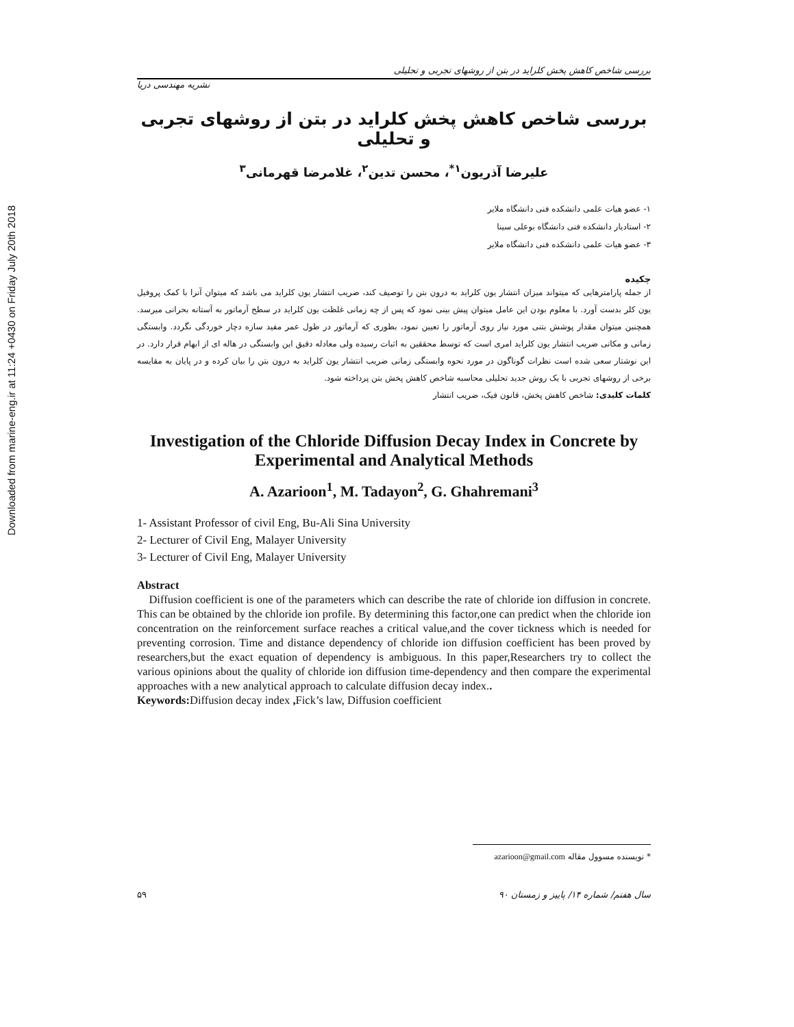Downloaded from marine-eng.ir at 11:24 +0430 on Friday July 20th 2018
بررسی شاخص کاهش پخش کلراید در بتن از روشهای تجربی و تحلیلی
نشریه مهندسی دریا
بررسی شاخص کاهش پخش کلراید در بتن از روشهای تجربی و تحلیلی
علیرضا آذریون<sup>۱*</sup>، محسن تدین<sup>۲</sup>، غلامرضا قهرمانی<sup>۳</sup>
۱- عضو هیات علمی دانشکده فنی دانشگاه ملایر
۲- استادیار دانشکده فنی دانشگاه بوعلی سینا
۳- عضو هیات علمی دانشکده فنی دانشگاه ملایر
چکیده
از جمله پارامترهایی که میتواند میزان انتشار یون کلراید به درون بتن را توصیف کند، ضریب انتشار یون کلراید می باشد که میتوان آنرا با کمک پروفیل یون کلر بدست آورد. با معلوم بودن این عامل میتوان پیش بینی نمود که پس از چه زمانی غلظت یون کلراید در سطح آرماتور به آستانه بحرانی میرسد. همچنین میتوان مقدار پوشش بتنی مورد نیاز روی آرماتور را تعیین نمود، بطوری که آرماتور در طول عمر مفید سازه دچار خوردگی نگردد. وابستگی زمانی و مکانی ضریب انتشار یون کلراید امری است که توسط محققین به اثبات رسیده ولی معادله دقیق این وابستگی در هاله ای از ابهام قرار دارد. در این نوشتار سعی شده است نظرات گوناگون در مورد نحوه وابستگی زمانی ضریب انتشار یون کلراید به درون بتن را بیان کرده و در پایان به مقایسه برخی از روشهای تجربی با یک روش جدید تحلیلی محاسبه شاخص کاهش پخش بتن پرداخته شود.
کلمات کلیدی: شاخص کاهش پخش، قانون فیک، ضریب انتشار
Investigation of the Chloride Diffusion Decay Index in Concrete by Experimental and Analytical Methods
A. Azarioon<sup>1</sup>, M. Tadayon<sup>2</sup>, G. Ghahremani<sup>3</sup>
1- Assistant Professor of civil Eng, Bu-Ali Sina University
2- Lecturer of Civil Eng, Malayer University
3- Lecturer of Civil Eng, Malayer University
Abstract
Diffusion coefficient is one of the parameters which can describe the rate of chloride ion diffusion in concrete. This can be obtained by the chloride ion profile. By determining this factor,one can predict when the chloride ion concentration on the reinforcement surface reaches a critical value,and the cover tickness which is needed for preventing corrosion. Time and distance dependency of chloride ion diffusion coefficient has been proved by researchers,but the exact equation of dependency is ambiguous. In this paper,Researchers try to collect the various opinions about the quality of chloride ion diffusion time-dependency and then compare the experimental approaches with a new analytical approach to calculate diffusion decay index..
Keywords: Diffusion decay index , Fick’s law, Diffusion coefficient
* نویسنده مسوول مقاله azarioon@gmail.com
۵۹ سال هفتم/ شماره ۱۴/ پاییز و زمستان ۹۰